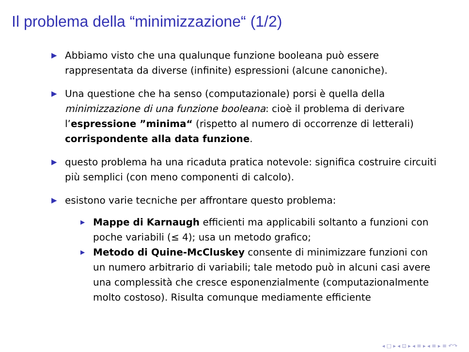Il problema della “minimizzazione“ (1/2)
▶ Abbiamo visto che una qualunque funzione booleana può essere rappresentata da diverse (infinite) espressioni (alcune canoniche).
▶ Una questione che ha senso (computazionale) porsi è quella della minimizzazione di una funzione booleana: cioè il problema di derivare l’espressione ”minima“ (rispetto al numero di occorrenze di letterali) corrispondente alla data funzione.
▶ questo problema ha una ricaduta pratica notevole: significa costruire circuiti più semplici (con meno componenti di calcolo).
▶ esistono varie tecniche per affrontare questo problema:
▶ Mappe di Karnaugh efficienti ma applicabili soltanto a funzioni con poche variabili (≤ 4); usa un metodo grafico;
▶ Metodo di Quine-McCluskey consente di minimizzare funzioni con un numero arbitrario di variabili; tale metodo può in alcuni casi avere una complessità che cresce esponenzialmente (computazionalmente molto costoso). Risulta comunque mediamente efficiente
◂ □ ▸ ◂ ⊡ ▸ ◂ ≡ ▸ ◂ ≡ ▸ ≡ ↶↷